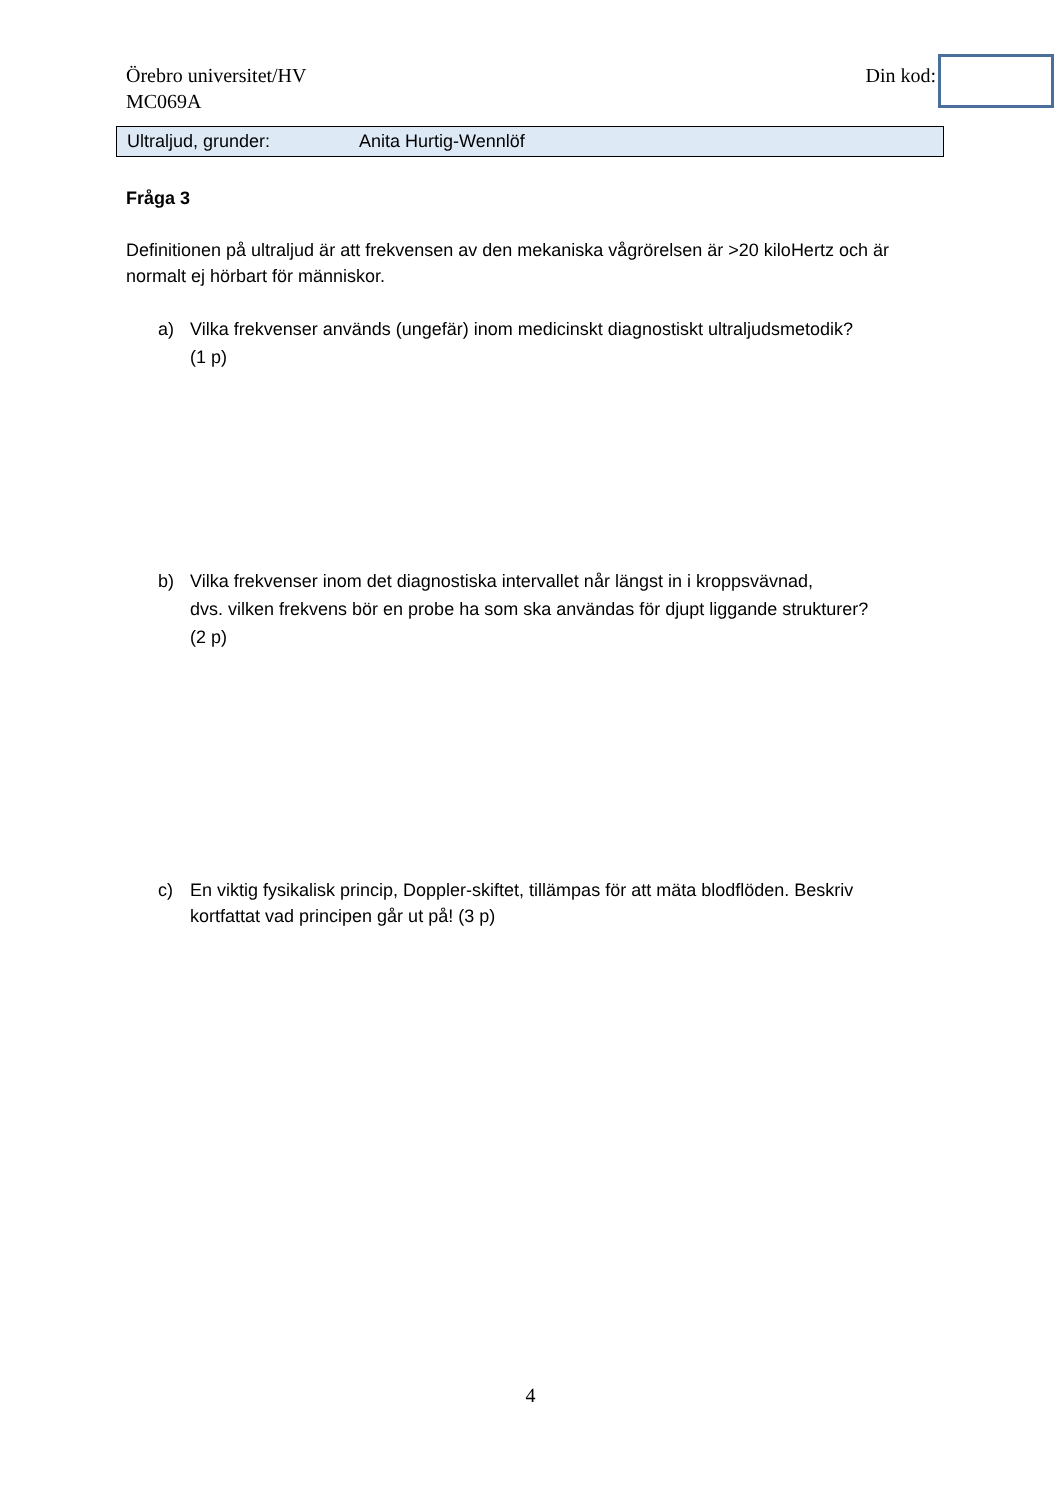Örebro universitet/HV
MC069A
Din kod:
Ultraljud, grunder: Anita Hurtig-Wennlöf
Fråga 3
Definitionen på ultraljud är att frekvensen av den mekaniska vågrörelsen är >20 kiloHertz och är normalt ej hörbart för människor.
a) Vilka frekvenser används (ungefär) inom medicinskt diagnostiskt ultraljudsmetodik?
(1 p)
b) Vilka frekvenser inom det diagnostiska intervallet når längst in i kroppsvävnad,
dvs. vilken frekvens bör en probe ha som ska användas för djupt liggande strukturer?
(2 p)
c) En viktig fysikalisk princip, Doppler-skiftet, tillämpas för att mäta blodflöden. Beskriv kortfattat vad principen går ut på! (3 p)
4